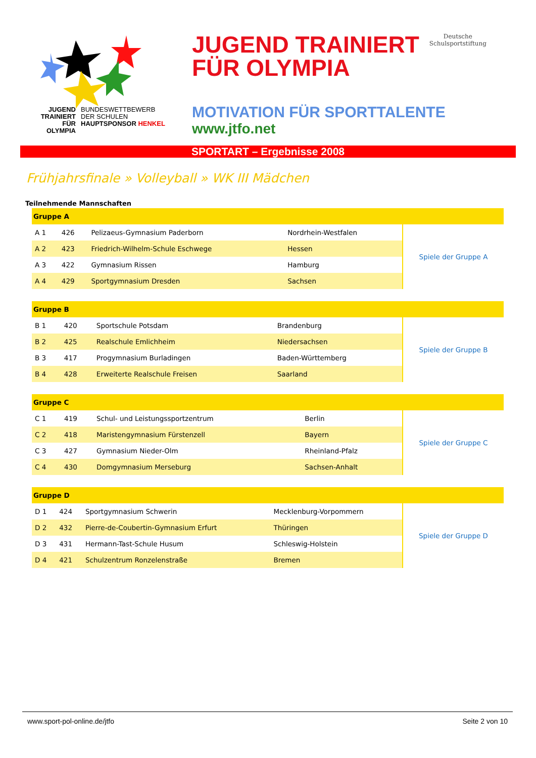JUGEND
TRAINIERT
FÜR
OLYMPIA
BUNDESWETTBEWERB
DER SCHULEN
HAUPTSPONSOR HENKEL
JUGEND TRAINIERT
FÜR OLYMPIA
Deutsche
Schulsportstiftung
MOTIVATION FÜR SPORTTALENTE
www.jtfo.net
SPORTART – Ergebnisse 2008
Frühjahrsfinale » Volleyball » WK III Mädchen
Teilnehmende Mannschaften
| Gruppe A | | | | |
| --- | --- | --- | --- | --- |
| A 1 | 426 | Pelizaeus-Gymnasium Paderborn | Nordrhein-Westfalen | Spiele der Gruppe A |
| A 2 | 423 | Friedrich-Wilhelm-Schule Eschwege | Hessen | |
| A 3 | 422 | Gymnasium Rissen | Hamburg | |
| A 4 | 429 | Sportgymnasium Dresden | Sachsen | |
| Gruppe B | | | | |
| --- | --- | --- | --- | --- |
| B 1 | 420 | Sportschule Potsdam | Brandenburg | Spiele der Gruppe B |
| B 2 | 425 | Realschule Emlichheim | Niedersachsen | |
| B 3 | 417 | Progymnasium Burladingen | Baden-Württemberg | |
| B 4 | 428 | Erweiterte Realschule Freisen | Saarland | |
| Gruppe C | | | | |
| --- | --- | --- | --- | --- |
| C 1 | 419 | Schul- und Leistungssportzentrum | Berlin | Spiele der Gruppe C |
| C 2 | 418 | Maristengymnasium Fürstenzell | Bayern | |
| C 3 | 427 | Gymnasium Nieder-Olm | Rheinland-Pfalz | |
| C 4 | 430 | Domgymnasium Merseburg | Sachsen-Anhalt | |
| Gruppe D | | | | |
| --- | --- | --- | --- | --- |
| D 1 | 424 | Sportgymnasium Schwerin | Mecklenburg-Vorpommern | Spiele der Gruppe D |
| D 2 | 432 | Pierre-de-Coubertin-Gymnasium Erfurt | Thüringen | |
| D 3 | 431 | Hermann-Tast-Schule Husum | Schleswig-Holstein | |
| D 4 | 421 | Schulzentrum Ronzelenstraße | Bremen | |
www.sport-pol-online.de/jtfo Seite 2 von 10